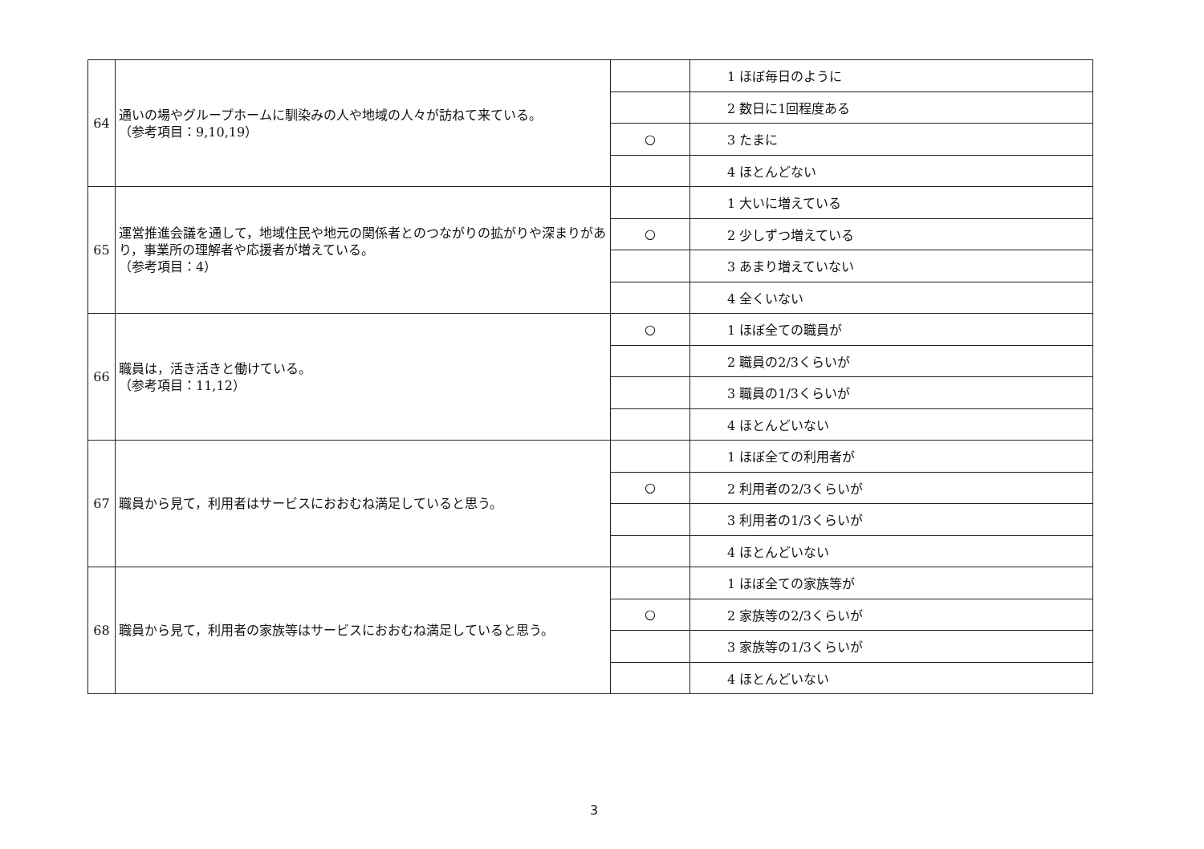| 64 | 通いの場やグループホームに馴染みの人や地域の人々が訪ねて来ている。 （参考項目：9,10,19） | | 1 ほぼ毎日のように |
| | | | 2 数日に1回程度ある |
| | | ○ | 3 たまに |
| | | | 4 ほとんどない |
| 65 | 運営推進会議を通して，地域住民や地元の関係者とのつながりの拡がりや深まりがあり，事業所の理解者や応援者が増えている。 （参考項目：4） | | 1 大いに増えている |
| | | ○ | 2 少しずつ増えている |
| | | | 3 あまり増えていない |
| | | | 4 全くいない |
| 66 | 職員は，活き活きと働けている。 （参考項目：11,12） | ○ | 1 ほぼ全ての職員が |
| | | | 2 職員の2/3くらいが |
| | | | 3 職員の1/3くらいが |
| | | | 4 ほとんどいない |
| 67 | 職員から見て，利用者はサービスにおおむね満足していると思う。 | | 1 ほぼ全ての利用者が |
| | | ○ | 2 利用者の2/3くらいが |
| | | | 3 利用者の1/3くらいが |
| | | | 4 ほとんどいない |
| 68 | 職員から見て，利用者の家族等はサービスにおおむね満足していると思う。 | | 1 ほぼ全ての家族等が |
| | | ○ | 2 家族等の2/3くらいが |
| | | | 3 家族等の1/3くらいが |
| | | | 4 ほとんどいない |
3